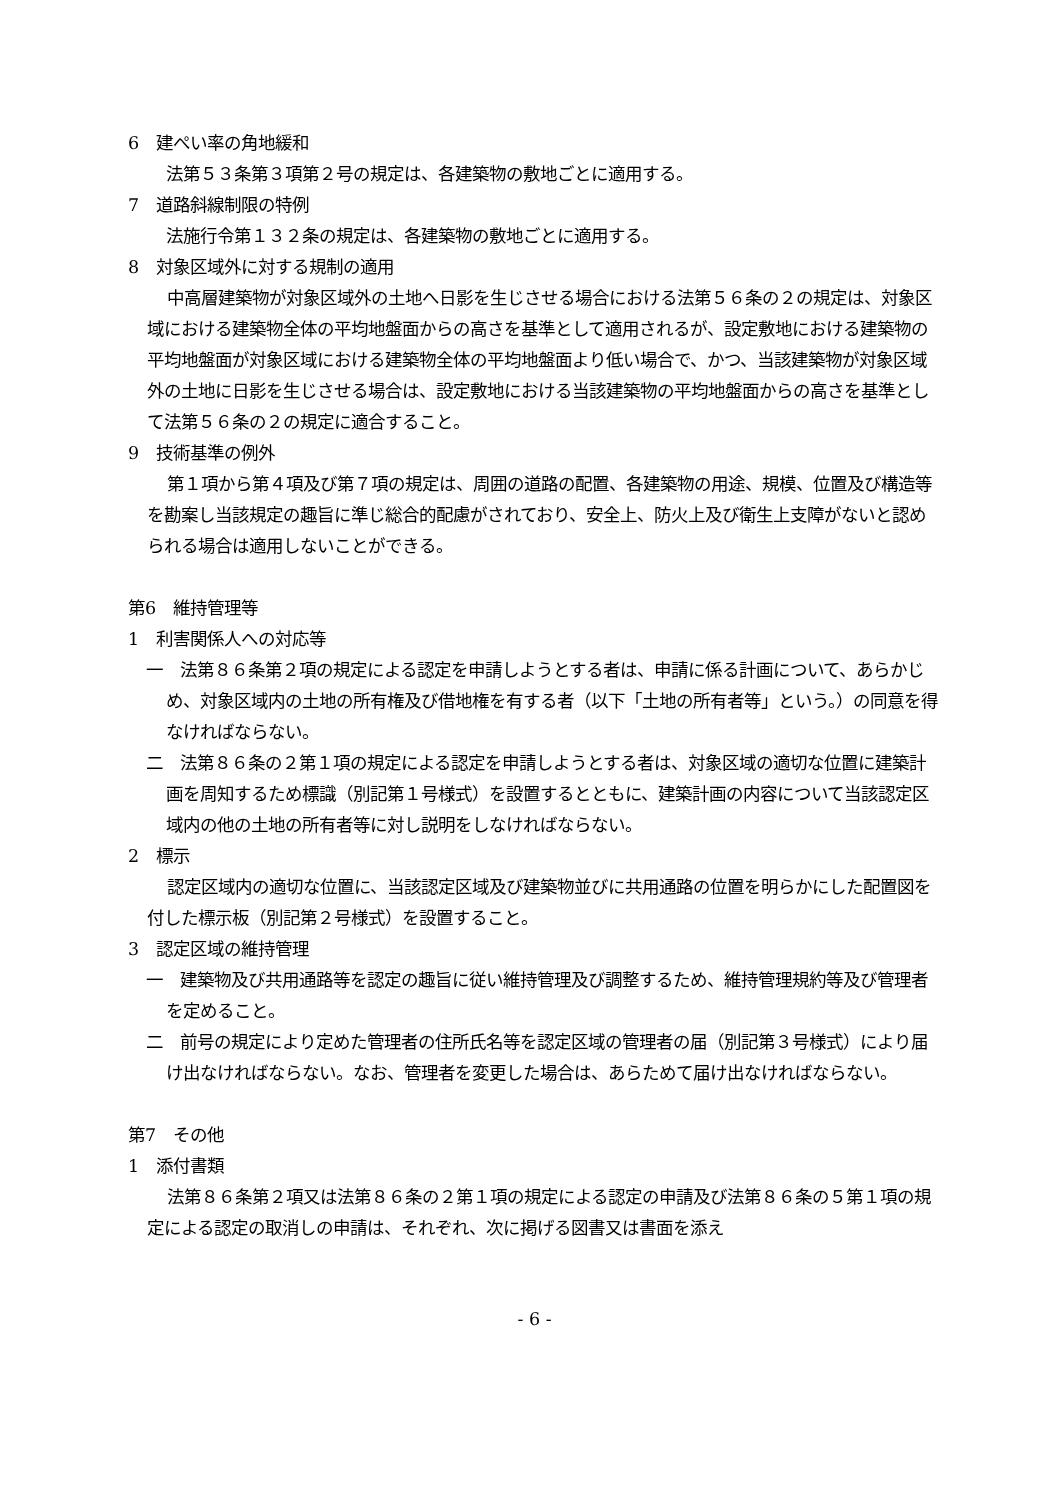6　建ぺい率の角地緩和
法第５３条第３項第２号の規定は、各建築物の敷地ごとに適用する。
7　道路斜線制限の特例
法施行令第１３２条の規定は、各建築物の敷地ごとに適用する。
8　対象区域外に対する規制の適用
中高層建築物が対象区域外の土地へ日影を生じさせる場合における法第５６条の２の規定は、対象区域における建築物全体の平均地盤面からの高さを基準として適用されるが、設定敷地における建築物の平均地盤面が対象区域における建築物全体の平均地盤面より低い場合で、かつ、当該建築物が対象区域外の土地に日影を生じさせる場合は、設定敷地における当該建築物の平均地盤面からの高さを基準として法第５６条の２の規定に適合すること。
9　技術基準の例外
第１項から第４項及び第７項の規定は、周囲の道路の配置、各建築物の用途、規模、位置及び構造等を勘案し当該規定の趣旨に準じ総合的配慮がされており、安全上、防火上及び衛生上支障がないと認められる場合は適用しないことができる。
第6　維持管理等
1　利害関係人への対応等
一　法第８６条第２項の規定による認定を申請しようとする者は、申請に係る計画について、あらかじめ、対象区域内の土地の所有権及び借地権を有する者（以下「土地の所有者等」という。）の同意を得なければならない。
二　法第８６条の２第１項の規定による認定を申請しようとする者は、対象区域の適切な位置に建築計画を周知するため標識（別記第１号様式）を設置するとともに、建築計画の内容について当該認定区域内の他の土地の所有者等に対し説明をしなければならない。
2　標示
認定区域内の適切な位置に、当該認定区域及び建築物並びに共用通路の位置を明らかにした配置図を付した標示板（別記第２号様式）を設置すること。
3　認定区域の維持管理
一　建築物及び共用通路等を認定の趣旨に従い維持管理及び調整するため、維持管理規約等及び管理者を定めること。
二　前号の規定により定めた管理者の住所氏名等を認定区域の管理者の届（別記第３号様式）により届け出なければならない。なお、管理者を変更した場合は、あらためて届け出なければならない。
第7　その他
1　添付書類
法第８６条第２項又は法第８６条の２第１項の規定による認定の申請及び法第８６条の５第１項の規定による認定の取消しの申請は、それぞれ、次に掲げる図書又は書面を添え
- 6 -